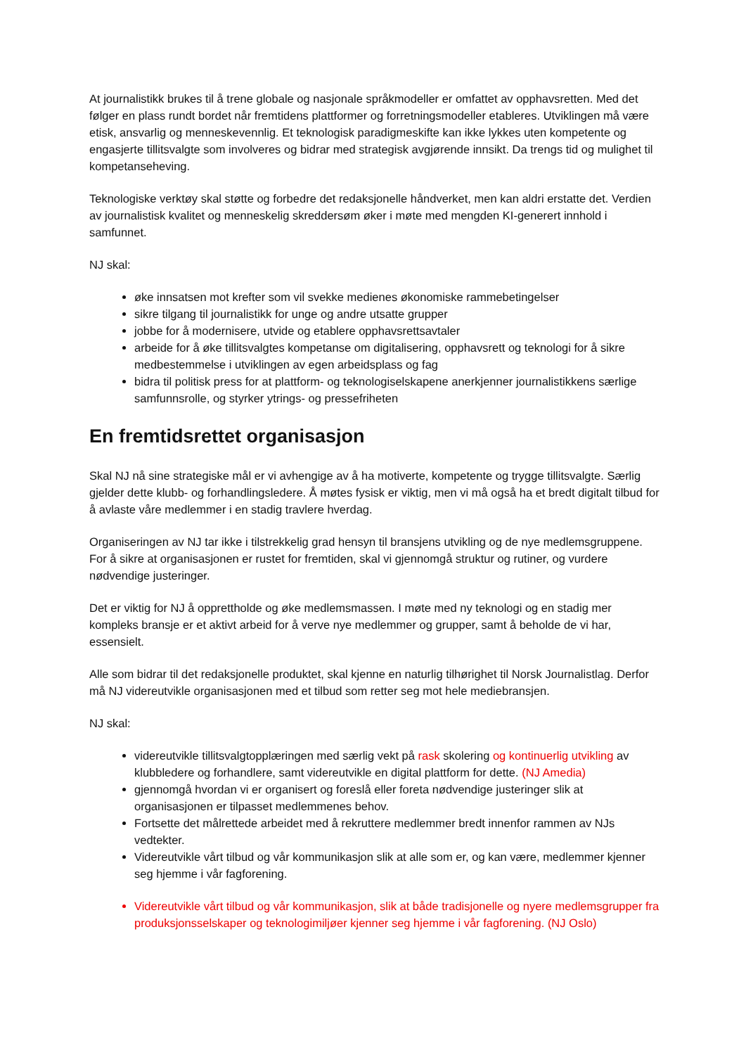At journalistikk brukes til å trene globale og nasjonale språkmodeller er omfattet av opphavsretten. Med det følger en plass rundt bordet når fremtidens plattformer og forretningsmodeller etableres. Utviklingen må være etisk, ansvarlig og menneskevennlig. Et teknologisk paradigmeskifte kan ikke lykkes uten kompetente og engasjerte tillitsvalgte som involveres og bidrar med strategisk avgjørende innsikt. Da trengs tid og mulighet til kompetanseheving.
Teknologiske verktøy skal støtte og forbedre det redaksjonelle håndverket, men kan aldri erstatte det. Verdien av journalistisk kvalitet og menneskelig skreddersøm øker i møte med mengden KI-generert innhold i samfunnet.
NJ skal:
øke innsatsen mot krefter som vil svekke medienes økonomiske rammebetingelser
sikre tilgang til journalistikk for unge og andre utsatte grupper
jobbe for å modernisere, utvide og etablere opphavsrettsavtaler
arbeide for å øke tillitsvalgtes kompetanse om digitalisering, opphavsrett og teknologi for å sikre medbestemmelse i utviklingen av egen arbeidsplass og fag
bidra til politisk press for at plattform- og teknologiselskapene anerkjenner journalistikkens særlige samfunnsrolle, og styrker ytrings- og pressefriheten
En fremtidsrettet organisasjon
Skal NJ nå sine strategiske mål er vi avhengige av å ha motiverte, kompetente og trygge tillitsvalgte. Særlig gjelder dette klubb- og forhandlingsledere. Å møtes fysisk er viktig, men vi må også ha et bredt digitalt tilbud for å avlaste våre medlemmer i en stadig travlere hverdag.
Organiseringen av NJ tar ikke i tilstrekkelig grad hensyn til bransjens utvikling og de nye medlemsgruppene. For å sikre at organisasjonen er rustet for fremtiden, skal vi gjennomgå struktur og rutiner, og vurdere nødvendige justeringer.
Det er viktig for NJ å opprettholde og øke medlemsmassen. I møte med ny teknologi og en stadig mer kompleks bransje er et aktivt arbeid for å verve nye medlemmer og grupper, samt å beholde de vi har, essensielt.
Alle som bidrar til det redaksjonelle produktet, skal kjenne en naturlig tilhørighet til Norsk Journalistlag. Derfor må NJ videreutvikle organisasjonen med et tilbud som retter seg mot hele mediebransjen.
NJ skal:
videreutvikle tillitsvalgtopplæringen med særlig vekt på rask skolering og kontinuerlig utvikling av klubbledere og forhandlere, samt videreutvikle en digital plattform for dette. (NJ Amedia)
gjennomgå hvordan vi er organisert og foreslå eller foreta nødvendige justeringer slik at organisasjonen er tilpasset medlemmenes behov.
Fortsette det målrettede arbeidet med å rekruttere medlemmer bredt innenfor rammen av NJs vedtekter.
Videreutvikle vårt tilbud og vår kommunikasjon slik at alle som er, og kan være, medlemmer kjenner seg hjemme i vår fagforening.
Videreutvikle vårt tilbud og vår kommunikasjon, slik at både tradisjonelle og nyere medlemsgrupper fra produksjonsselskaper og teknologimiljøer kjenner seg hjemme i vår fagforening. (NJ Oslo)